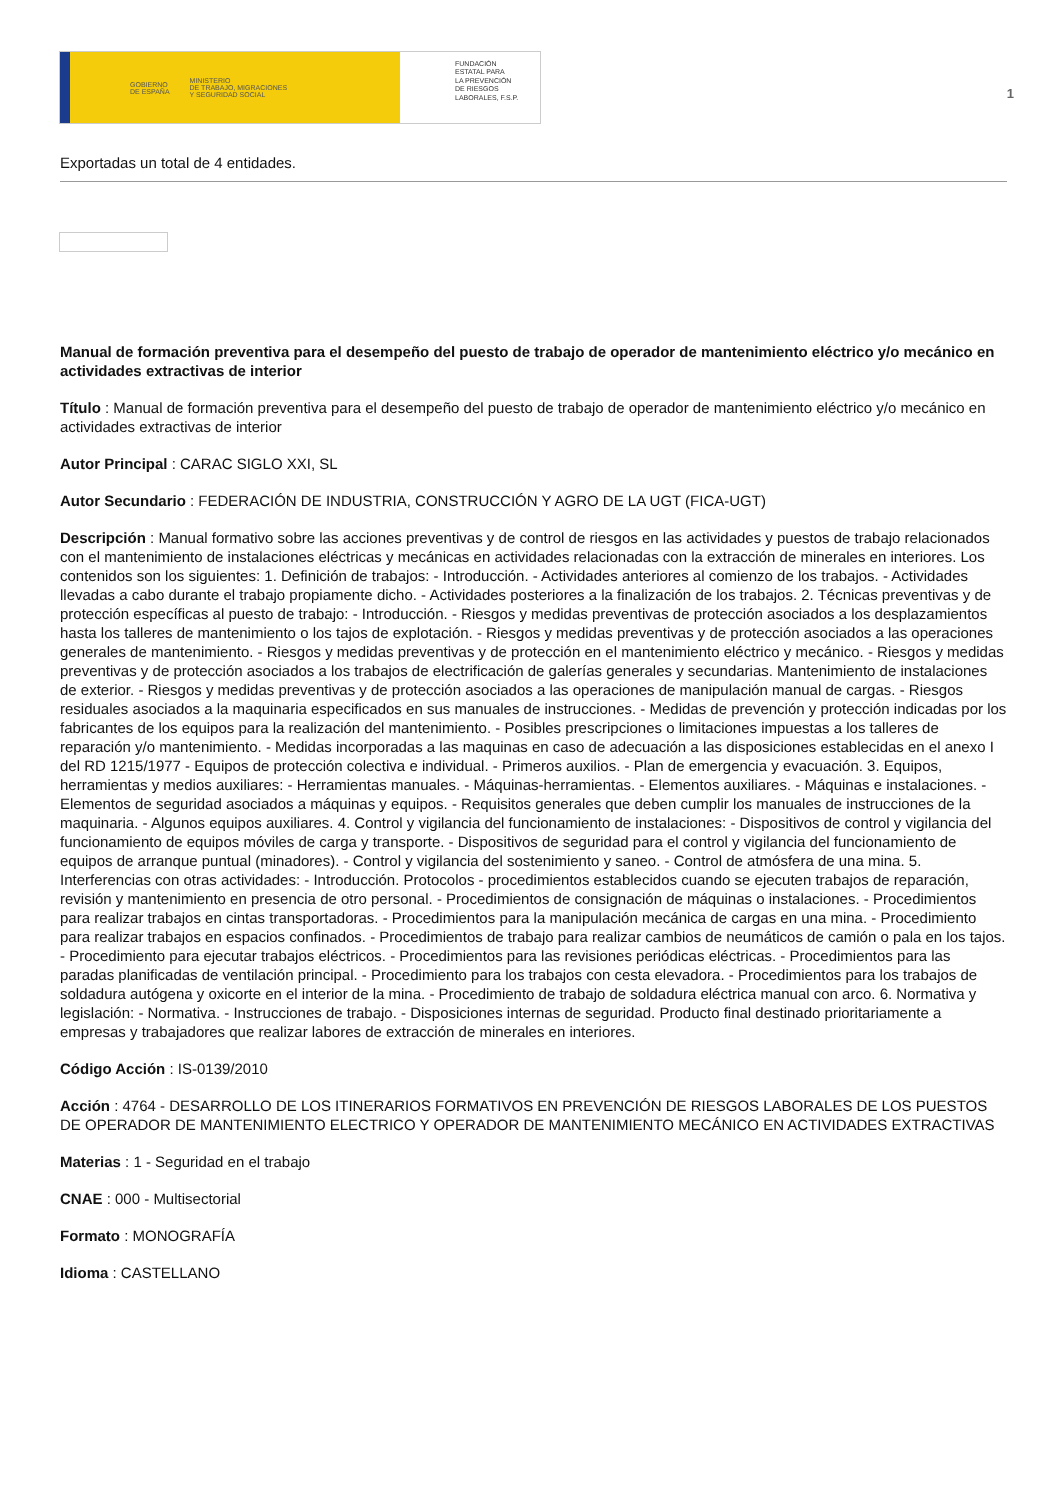GOBIERNO
DE ESPAÑA MINISTERIO
DE TRABAJO, MIGRACIONES
Y SEGURIDAD SOCIAL
FUNDACIÓN
ESTATAL PARA
LA PREVENCIÓN
DE RIESGOS
LABORALES, F.S.P.
1
Exportadas un total de 4 entidades.
Manual de formación preventiva para el desempeño del puesto de trabajo de operador de mantenimiento eléctrico y/o mecánico en actividades extractivas de interior
Título : Manual de formación preventiva para el desempeño del puesto de trabajo de operador de mantenimiento eléctrico y/o mecánico en actividades extractivas de interior
Autor Principal : CARAC SIGLO XXI, SL
Autor Secundario : FEDERACIÓN DE INDUSTRIA, CONSTRUCCIÓN Y AGRO DE LA UGT (FICA-UGT)
Descripción : Manual formativo sobre las acciones preventivas y de control de riesgos en las actividades y puestos de trabajo relacionados con el mantenimiento de instalaciones eléctricas y mecánicas en actividades relacionadas con la extracción de minerales en interiores. Los contenidos son los siguientes: 1. Definición de trabajos: - Introducción. - Actividades anteriores al comienzo de los trabajos. - Actividades llevadas a cabo durante el trabajo propiamente dicho. - Actividades posteriores a la finalización de los trabajos. 2. Técnicas preventivas y de protección específicas al puesto de trabajo: - Introducción. - Riesgos y medidas preventivas de protección asociados a los desplazamientos hasta los talleres de mantenimiento o los tajos de explotación. - Riesgos y medidas preventivas y de protección asociados a las operaciones generales de mantenimiento. - Riesgos y medidas preventivas y de protección en el mantenimiento eléctrico y mecánico. - Riesgos y medidas preventivas y de protección asociados a los trabajos de electrificación de galerías generales y secundarias. Mantenimiento de instalaciones de exterior. - Riesgos y medidas preventivas y de protección asociados a las operaciones de manipulación manual de cargas. - Riesgos residuales asociados a la maquinaria especificados en sus manuales de instrucciones. - Medidas de prevención y protección indicadas por los fabricantes de los equipos para la realización del mantenimiento. - Posibles prescripciones o limitaciones impuestas a los talleres de reparación y/o mantenimiento. - Medidas incorporadas a las maquinas en caso de adecuación a las disposiciones establecidas en el anexo I del RD 1215/1977 - Equipos de protección colectiva e individual. - Primeros auxilios. - Plan de emergencia y evacuación. 3. Equipos, herramientas y medios auxiliares: - Herramientas manuales. - Máquinas-herramientas. - Elementos auxiliares. - Máquinas e instalaciones. - Elementos de seguridad asociados a máquinas y equipos. - Requisitos generales que deben cumplir los manuales de instrucciones de la maquinaria. - Algunos equipos auxiliares. 4. Control y vigilancia del funcionamiento de instalaciones: - Dispositivos de control y vigilancia del funcionamiento de equipos móviles de carga y transporte. - Dispositivos de seguridad para el control y vigilancia del funcionamiento de equipos de arranque puntual (minadores). - Control y vigilancia del sostenimiento y saneo. - Control de atmósfera de una mina. 5. Interferencias con otras actividades: - Introducción. Protocolos - procedimientos establecidos cuando se ejecuten trabajos de reparación, revisión y mantenimiento en presencia de otro personal. - Procedimientos de consignación de máquinas o instalaciones. - Procedimientos para realizar trabajos en cintas transportadoras. - Procedimientos para la manipulación mecánica de cargas en una mina. - Procedimiento para realizar trabajos en espacios confinados. - Procedimientos de trabajo para realizar cambios de neumáticos de camión o pala en los tajos. - Procedimiento para ejecutar trabajos eléctricos. - Procedimientos para las revisiones periódicas eléctricas. - Procedimientos para las paradas planificadas de ventilación principal. - Procedimiento para los trabajos con cesta elevadora. - Procedimientos para los trabajos de soldadura autógena y oxicorte en el interior de la mina. - Procedimiento de trabajo de soldadura eléctrica manual con arco. 6. Normativa y legislación: - Normativa. - Instrucciones de trabajo. - Disposiciones internas de seguridad. Producto final destinado prioritariamente a empresas y trabajadores que realizar labores de extracción de minerales en interiores.
Código Acción : IS-0139/2010
Acción : 4764 - DESARROLLO DE LOS ITINERARIOS FORMATIVOS EN PREVENCIÓN DE RIESGOS LABORALES DE LOS PUESTOS DE OPERADOR DE MANTENIMIENTO ELECTRICO Y OPERADOR DE MANTENIMIENTO MECÁNICO EN ACTIVIDADES EXTRACTIVAS
Materias : 1 - Seguridad en el trabajo
CNAE : 000 - Multisectorial
Formato : MONOGRAFÍA
Idioma : CASTELLANO